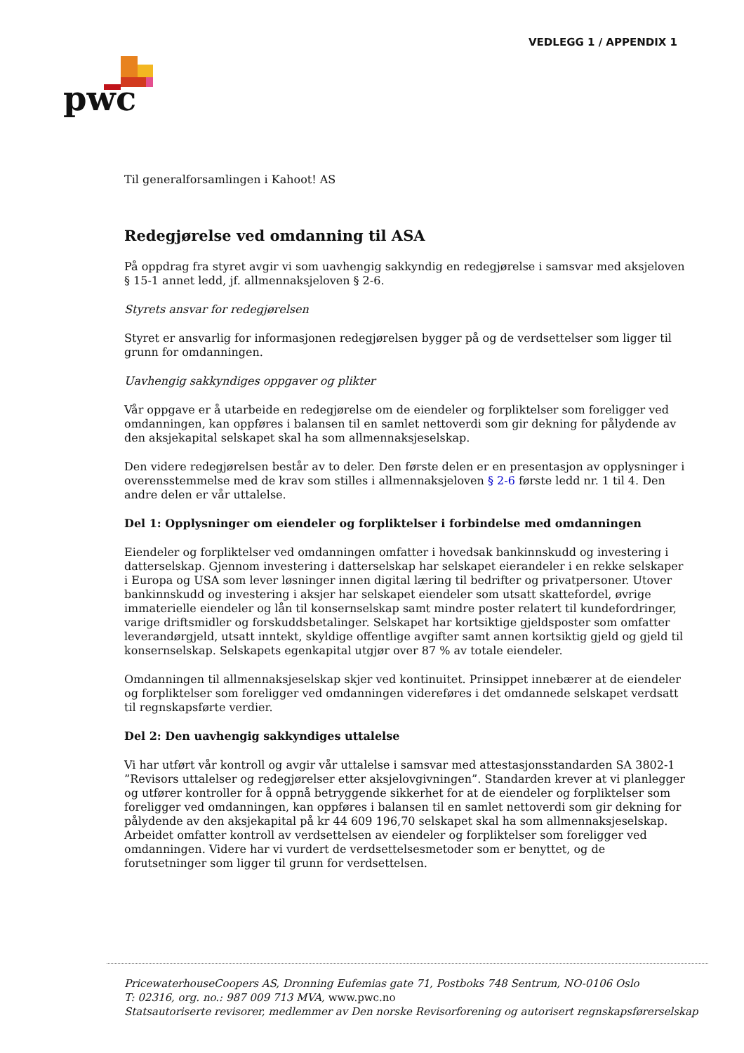VEDLEGG 1 / APPENDIX 1
pwc
Til generalforsamlingen i Kahoot! AS
Redegjørelse ved omdanning til ASA
På oppdrag fra styret avgir vi som uavhengig sakkyndig en redegjørelse i samsvar med aksjeloven § 15-1 annet ledd, jf. allmennaksjeloven § 2-6.
Styrets ansvar for redegjørelsen
Styret er ansvarlig for informasjonen redegjørelsen bygger på og de verdsettelser som ligger til grunn for omdanningen.
Uavhengig sakkyndiges oppgaver og plikter
Vår oppgave er å utarbeide en redegjørelse om de eiendeler og forpliktelser som foreligger ved omdanningen, kan oppføres i balansen til en samlet nettoverdi som gir dekning for pålydende av den aksjekapital selskapet skal ha som allmennaksjeselskap.
Den videre redegjørelsen består av to deler. Den første delen er en presentasjon av opplysninger i overensstemmelse med de krav som stilles i allmennaksjeloven § 2-6 første ledd nr. 1 til 4. Den andre delen er vår uttalelse.
Del 1: Opplysninger om eiendeler og forpliktelser i forbindelse med omdanningen
Eiendeler og forpliktelser ved omdanningen omfatter i hovedsak bankinnskudd og investering i datterselskap. Gjennom investering i datterselskap har selskapet eierandeler i en rekke selskaper i Europa og USA som lever løsninger innen digital læring til bedrifter og privatpersoner. Utover bankinnskudd og investering i aksjer har selskapet eiendeler som utsatt skattefordel, øvrige immaterielle eiendeler og lån til konsernselskap samt mindre poster relatert til kundefordringer, varige driftsmidler og forskuddsbetalinger. Selskapet har kortsiktige gjeldsposter som omfatter leverandørgjeld, utsatt inntekt, skyldige offentlige avgifter samt annen kortsiktig gjeld og gjeld til konsernselskap. Selskapets egenkapital utgjør over 87 % av totale eiendeler.
Omdanningen til allmennaksjeselskap skjer ved kontinuitet. Prinsippet innebærer at de eiendeler og forpliktelser som foreligger ved omdanningen videreføres i det omdannede selskapet verdsatt til regnskapsførte verdier.
Del 2: Den uavhengig sakkyndiges uttalelse
Vi har utført vår kontroll og avgir vår uttalelse i samsvar med attestasjonsstandarden SA 3802-1 ”Revisors uttalelser og redegjørelser etter aksjelovgivningen”. Standarden krever at vi planlegger og utfører kontroller for å oppnå betryggende sikkerhet for at de eiendeler og forpliktelser som foreligger ved omdanningen, kan oppføres i balansen til en samlet nettoverdi som gir dekning for pålydende av den aksjekapital på kr 44 609 196,70 selskapet skal ha som allmennaksjeselskap. Arbeidet omfatter kontroll av verdsettelsen av eiendeler og forpliktelser som foreligger ved omdanningen. Videre har vi vurdert de verdsettelsesmetoder som er benyttet, og de forutsetninger som ligger til grunn for verdsettelsen.
PricewaterhouseCoopers AS, Dronning Eufemias gate 71, Postboks 748 Sentrum, NO-0106 Oslo
T: 02316, org. no.: 987 009 713 MVA, www.pwc.no
Statsautoriserte revisorer, medlemmer av Den norske Revisorforening og autorisert regnskapsførerselskap